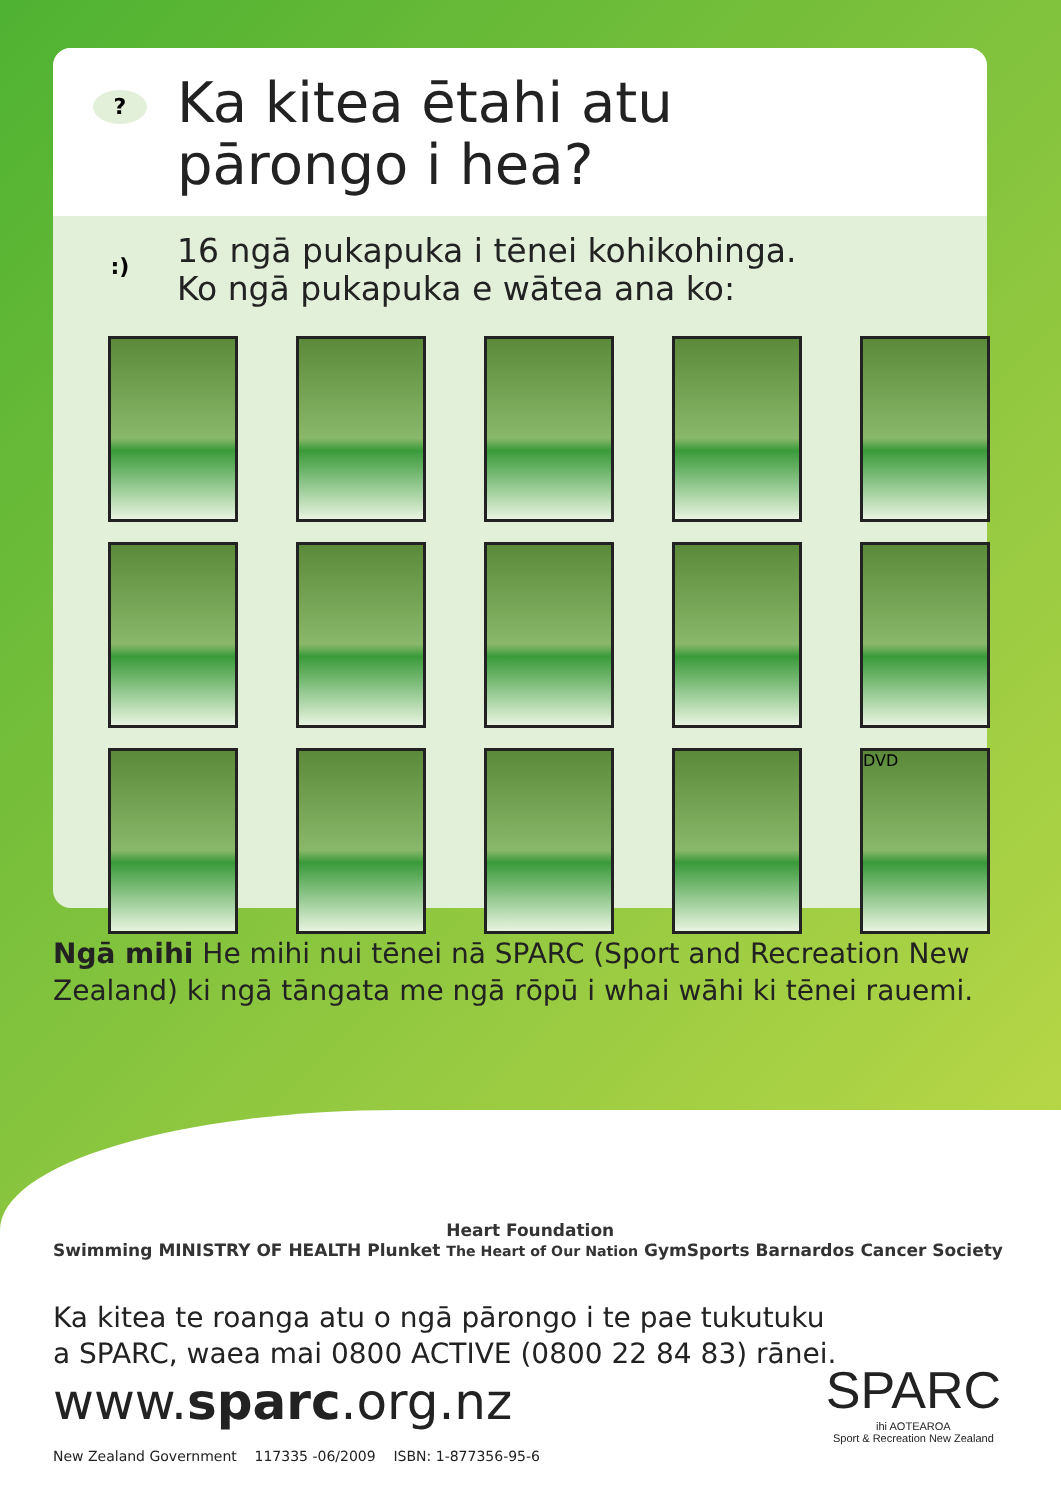?
Ka kitea ētahi atu
pārongo i hea?
:)
16 ngā pukapuka i tēnei kohikohinga.
Ko ngā pukapuka e wātea ana ko:
DVD
Ngā mihi He mihi nui tēnei nā SPARC (Sport and Recreation New Zealand) ki ngā tāngata me ngā rōpū i whai wāhi ki tēnei rauemi.
Swimming MINISTRY OF HEALTH Plunket Heart Foundation
The Heart of Our Nation GymSports Barnardos Cancer Society
Ka kitea te roanga atu o ngā pārongo i te pae tukutuku
a SPARC, waea mai 0800 ACTIVE (0800 22 84 83) rānei.
www.sparc.org.nz
New Zealand Government 117335 -06/2009 ISBN: 1-877356-95-6
SPARC
ihi AOTEAROA
Sport & Recreation New Zealand